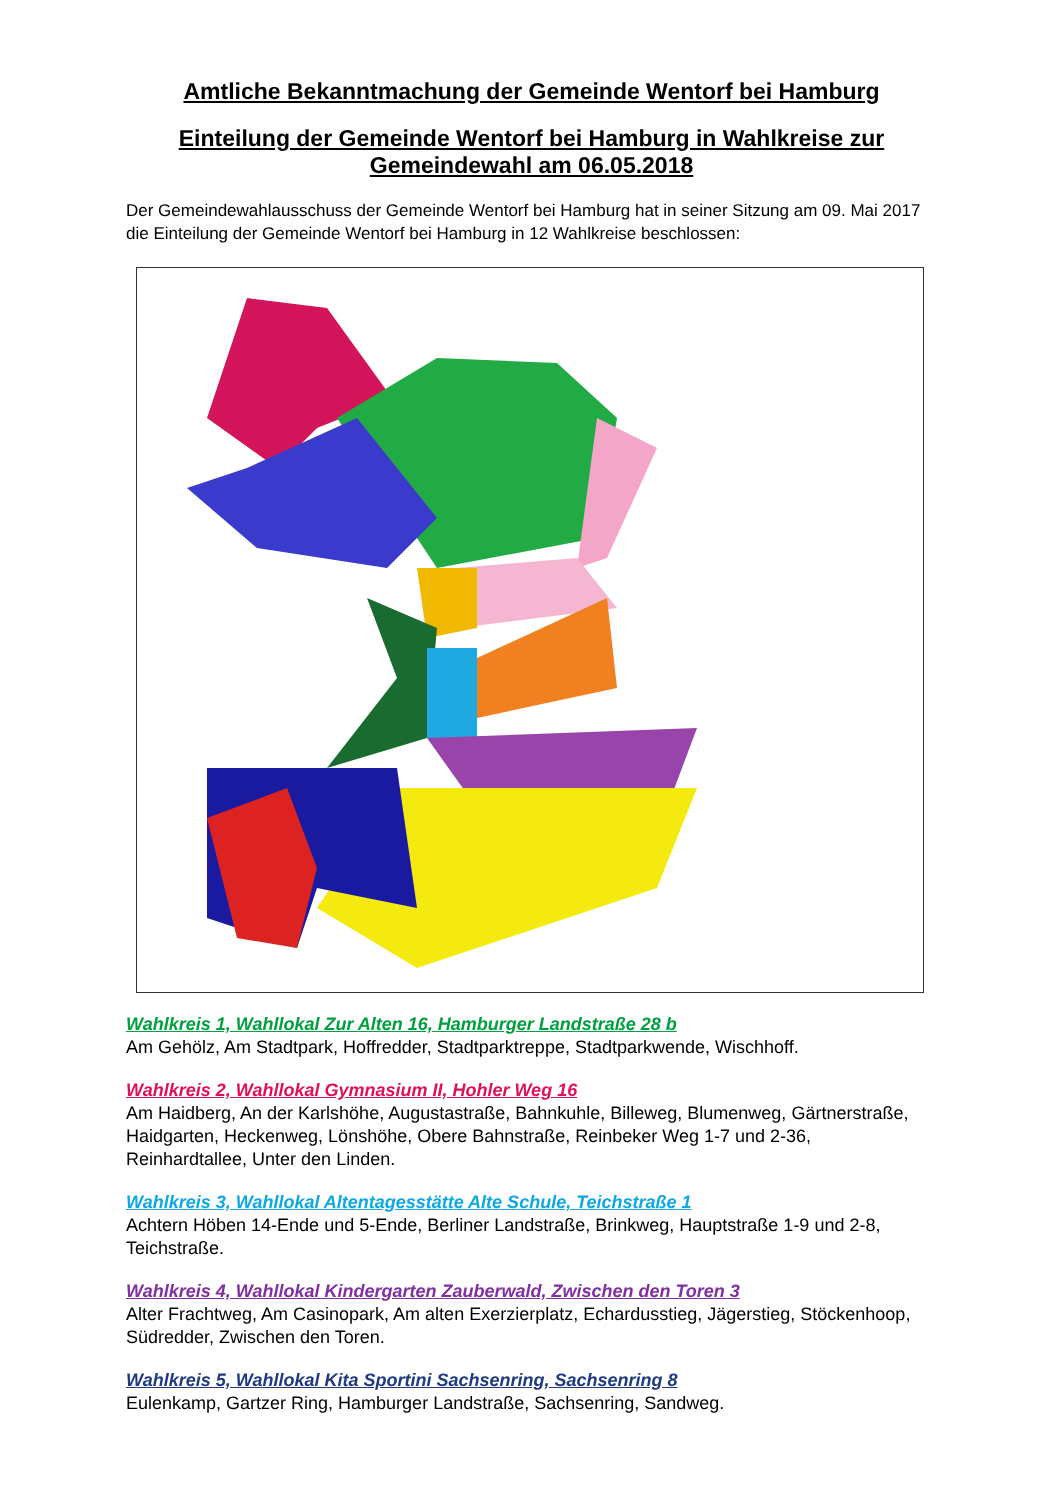Amtliche Bekanntmachung der Gemeinde Wentorf bei Hamburg
Einteilung der Gemeinde Wentorf bei Hamburg in Wahlkreise zur Gemeindewahl am 06.05.2018
Der Gemeindewahlausschuss der Gemeinde Wentorf bei Hamburg hat in seiner Sitzung am 09. Mai 2017 die Einteilung der Gemeinde Wentorf bei Hamburg in 12 Wahlkreise beschlossen:
Wahlkreis 1, Wahllokal Zur Alten 16, Hamburger Landstraße 28 b
Am Gehölz, Am Stadtpark, Hoffredder, Stadtparktreppe, Stadtparkwende, Wischhoff.
Wahlkreis 2, Wahllokal Gymnasium II, Hohler Weg 16
Am Haidberg, An der Karlshöhe, Augustastraße, Bahnkuhle, Billeweg, Blumenweg, Gärtnerstraße, Haidgarten, Heckenweg, Lönshöhe, Obere Bahnstraße, Reinbeker Weg 1-7 und 2-36, Reinhardtallee, Unter den Linden.
Wahlkreis 3, Wahllokal Altentagesstätte Alte Schule, Teichstraße 1
Achtern Höben 14-Ende und 5-Ende, Berliner Landstraße, Brinkweg, Hauptstraße 1-9 und 2-8, Teichstraße.
Wahlkreis 4, Wahllokal Kindergarten Zauberwald, Zwischen den Toren 3
Alter Frachtweg, Am Casinopark, Am alten Exerzierplatz, Echardusstieg, Jägerstieg, Stöckenhoop, Südredder, Zwischen den Toren.
Wahlkreis 5, Wahllokal Kita Sportini Sachsenring, Sachsenring 8
Eulenkamp, Gartzer Ring, Hamburger Landstraße, Sachsenring, Sandweg.